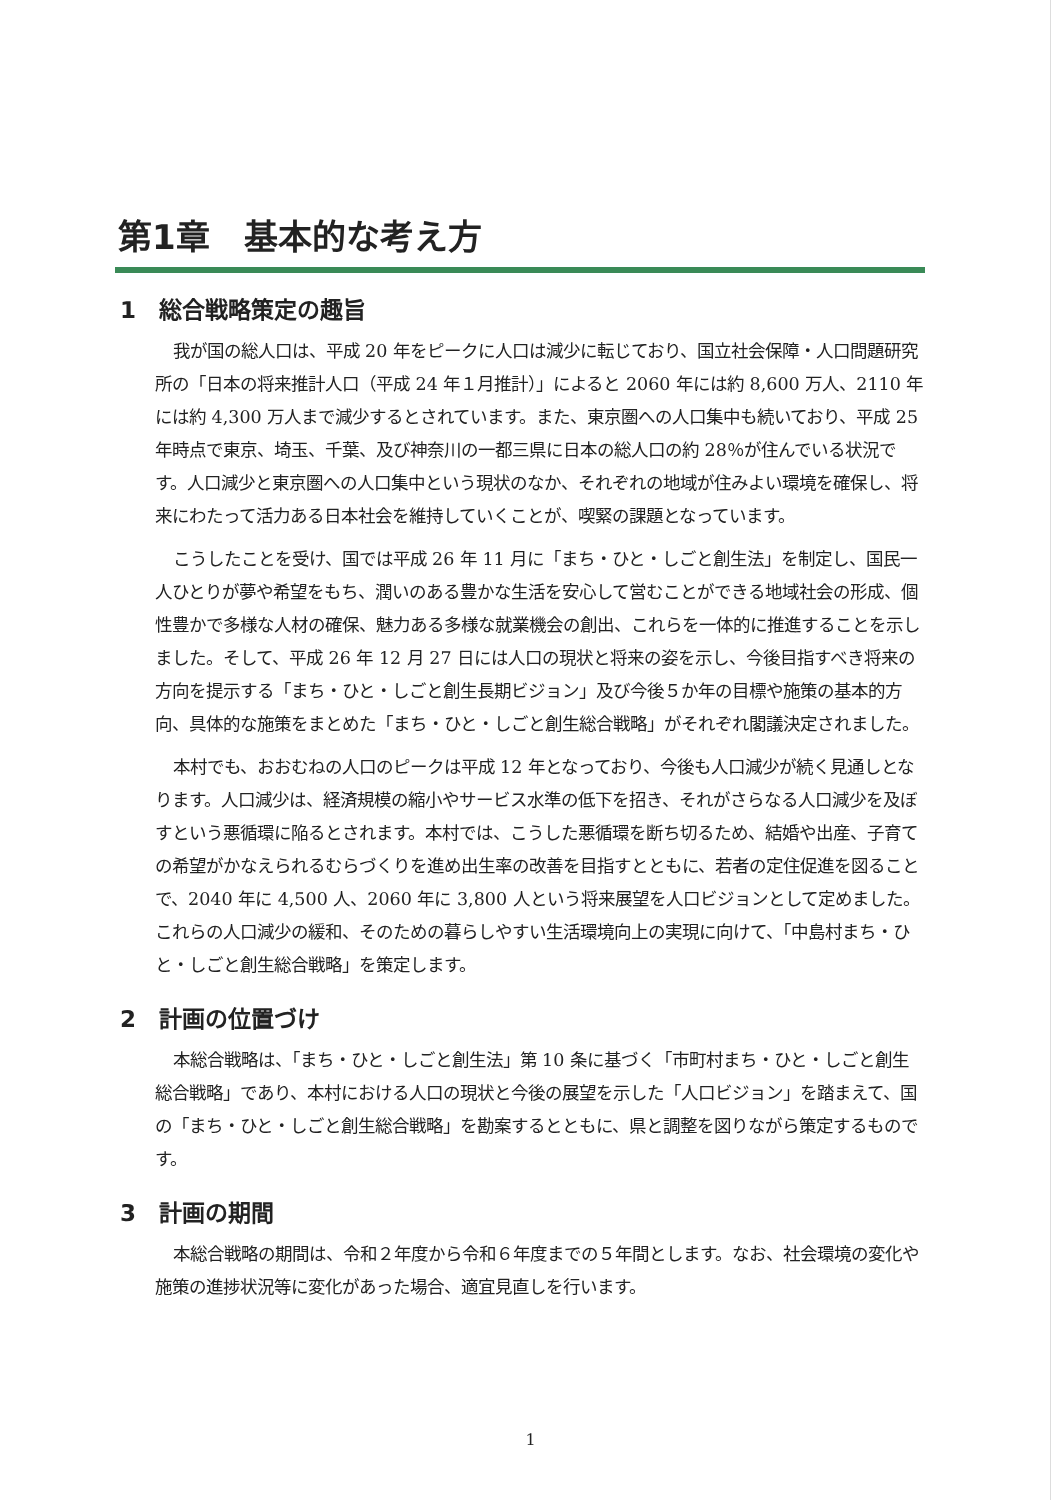第1章　基本的な考え方
1　総合戦略策定の趣旨
我が国の総人口は、平成 20 年をピークに人口は減少に転じており、国立社会保障・人口問題研究所の「日本の将来推計人口（平成 24 年１月推計）」によると 2060 年には約 8,600 万人、2110 年には約 4,300 万人まで減少するとされています。また、東京圏への人口集中も続いており、平成 25 年時点で東京、埼玉、千葉、及び神奈川の一都三県に日本の総人口の約 28％が住んでいる状況です。人口減少と東京圏への人口集中という現状のなか、それぞれの地域が住みよい環境を確保し、将来にわたって活力ある日本社会を維持していくことが、喫緊の課題となっています。
こうしたことを受け、国では平成 26 年 11 月に「まち・ひと・しごと創生法」を制定し、国民一人ひとりが夢や希望をもち、潤いのある豊かな生活を安心して営むことができる地域社会の形成、個性豊かで多様な人材の確保、魅力ある多様な就業機会の創出、これらを一体的に推進することを示しました。そして、平成 26 年 12 月 27 日には人口の現状と将来の姿を示し、今後目指すべき将来の方向を提示する「まち・ひと・しごと創生長期ビジョン」及び今後５か年の目標や施策の基本的方向、具体的な施策をまとめた「まち・ひと・しごと創生総合戦略」がそれぞれ閣議決定されました。
本村でも、おおむねの人口のピークは平成 12 年となっており、今後も人口減少が続く見通しとなります。人口減少は、経済規模の縮小やサービス水準の低下を招き、それがさらなる人口減少を及ぼすという悪循環に陥るとされます。本村では、こうした悪循環を断ち切るため、結婚や出産、子育ての希望がかなえられるむらづくりを進め出生率の改善を目指すとともに、若者の定住促進を図ることで、2040 年に 4,500 人、2060 年に 3,800 人という将来展望を人口ビジョンとして定めました。これらの人口減少の緩和、そのための暮らしやすい生活環境向上の実現に向けて、「中島村まち・ひと・しごと創生総合戦略」を策定します。
2　計画の位置づけ
本総合戦略は、「まち・ひと・しごと創生法」第 10 条に基づく「市町村まち・ひと・しごと創生総合戦略」であり、本村における人口の現状と今後の展望を示した「人口ビジョン」を踏まえて、国の「まち・ひと・しごと創生総合戦略」を勘案するとともに、県と調整を図りながら策定するものです。
3　計画の期間
本総合戦略の期間は、令和２年度から令和６年度までの５年間とします。なお、社会環境の変化や施策の進捗状況等に変化があった場合、適宜見直しを行います。
1